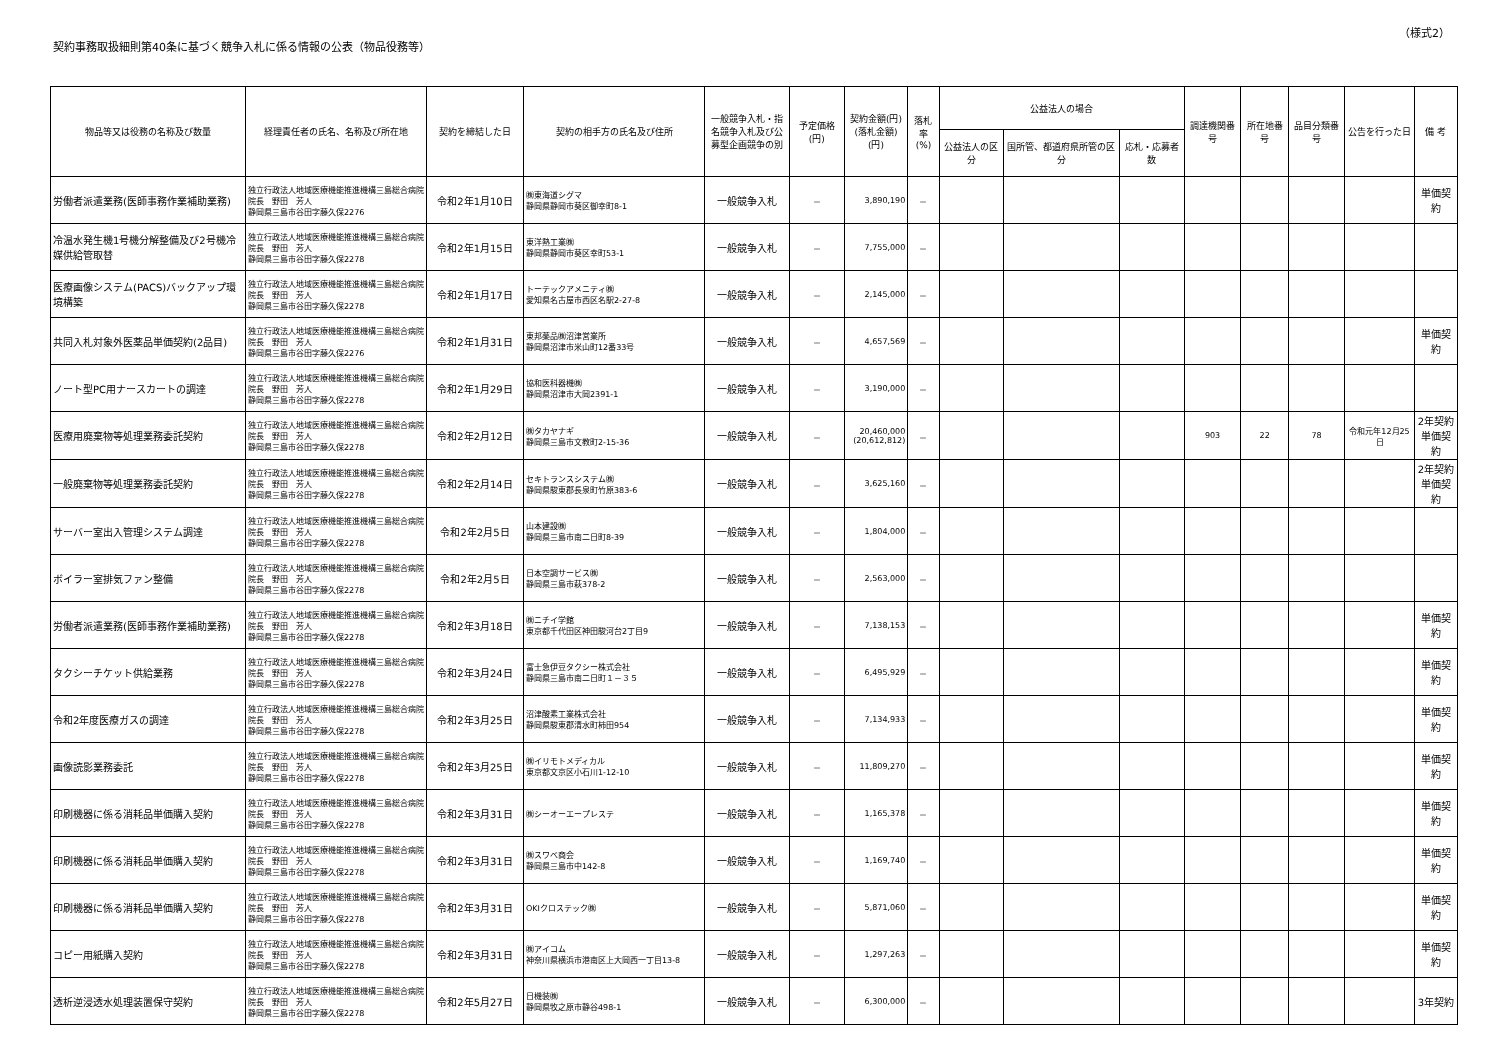契約事務取扱細則第40条に基づく競争入札に係る情報の公表（物品役務等）
（様式2）
| 物品等又は役務の名称及び数量 | 経理責任者の氏名、名称及び所在地 | 契約を締結した日 | 契約の相手方の氏名及び住所 | 一般競争入札・指名競争入札及び公募型企画競争の別 | 予定価格(円) | 契約金額(円) (落札金額)(円) | 落札率 (%) | 公益法人の場合 | | | 調達機関番号 | 所在地番号 | 品目分類番号 | 公告を行った日 | 備 考 |
| --- | --- | --- | --- | --- | --- | --- | --- | --- | --- | --- | --- | --- | --- | --- | --- |
| | | | | | | | | 公益法人の区分 | 国所管、都道府県所管の区分 | 応札・応募者数 | | | | | |
| 労働者派遣業務(医師事務作業補助業務) | 独立行政法人地域医療機能推進機構三島総合病院 院長 野田 芳人 静岡県三島市谷田字藤久保2276 | 令和2年1月10日 | ㈱東海道シグマ 静岡県静岡市葵区御幸町8-1 | 一般競争入札 | － | 3,890,190 | － | | | | | | | | 単価契約 |
| 冷温水発生機1号機分解整備及び2号機冷媒供給管取替 | 独立行政法人地域医療機能推進機構三島総合病院 院長 野田 芳人 静岡県三島市谷田字藤久保2278 | 令和2年1月15日 | 東洋熱工業㈱ 静岡県静岡市葵区幸町53-1 | 一般競争入札 | － | 7,755,000 | － | | | | | | | | |
| 医療画像システム(PACS)バックアップ環境構築 | 独立行政法人地域医療機能推進機構三島総合病院 院長 野田 芳人 静岡県三島市谷田字藤久保2278 | 令和2年1月17日 | トーテックアメニティ㈱ 愛知県名古屋市西区名駅2-27-8 | 一般競争入札 | － | 2,145,000 | － | | | | | | | | |
| 共同入札対象外医薬品単価契約(2品目) | 独立行政法人地域医療機能推進機構三島総合病院 院長 野田 芳人 静岡県三島市谷田字藤久保2276 | 令和2年1月31日 | 東邦薬品㈱沼津営業所 静岡県沼津市米山町12番33号 | 一般競争入札 | － | 4,657,569 | － | | | | | | | | 単価契約 |
| ノート型PC用ナースカートの調達 | 独立行政法人地域医療機能推進機構三島総合病院 院長 野田 芳人 静岡県三島市谷田字藤久保2278 | 令和2年1月29日 | 協和医科器機㈱ 静岡県沼津市大岡2391-1 | 一般競争入札 | － | 3,190,000 | － | | | | | | | | |
| 医療用廃棄物等処理業務委託契約 | 独立行政法人地域医療機能推進機構三島総合病院 院長 野田 芳人 静岡県三島市谷田字藤久保2278 | 令和2年2月12日 | ㈱タカヤナギ 静岡県三島市文教町2-15-36 | 一般競争入札 | － | 20,460,000 (20,612,812) | － | | | | 903 | 22 | 78 | 令和元年12月25日 | 2年契約 単価契約 |
| 一般廃棄物等処理業務委託契約 | 独立行政法人地域医療機能推進機構三島総合病院 院長 野田 芳人 静岡県三島市谷田字藤久保2278 | 令和2年2月14日 | セキトランスシステム㈱ 静岡県駿東郡長泉町竹原383-6 | 一般競争入札 | － | 3,625,160 | － | | | | | | | | 2年契約 単価契約 |
| サーバー室出入管理システム調達 | 独立行政法人地域医療機能推進機構三島総合病院 院長 野田 芳人 静岡県三島市谷田字藤久保2278 | 令和2年2月5日 | 山本建設㈱ 静岡県三島市南二日町8-39 | 一般競争入札 | － | 1,804,000 | － | | | | | | | | |
| ボイラー室排気ファン整備 | 独立行政法人地域医療機能推進機構三島総合病院 院長 野田 芳人 静岡県三島市谷田字藤久保2278 | 令和2年2月5日 | 日本空調サービス㈱ 静岡県三島市萩378-2 | 一般競争入札 | － | 2,563,000 | － | | | | | | | | |
| 労働者派遣業務(医師事務作業補助業務) | 独立行政法人地域医療機能推進機構三島総合病院 院長 野田 芳人 静岡県三島市谷田字藤久保2278 | 令和2年3月18日 | ㈱ニチイ学館 東京都千代田区神田駿河台2丁目9 | 一般競争入札 | － | 7,138,153 | － | | | | | | | | 単価契約 |
| タクシーチケット供給業務 | 独立行政法人地域医療機能推進機構三島総合病院 院長 野田 芳人 静岡県三島市谷田字藤久保2278 | 令和2年3月24日 | 富士急伊豆タクシー株式会社 静岡県三島市南二日町１－３５ | 一般競争入札 | － | 6,495,929 | － | | | | | | | | 単価契約 |
| 令和2年度医療ガスの調達 | 独立行政法人地域医療機能推進機構三島総合病院 院長 野田 芳人 静岡県三島市谷田字藤久保2278 | 令和2年3月25日 | 沼津酸素工業株式会社 静岡県駿東郡清水町柿田954 | 一般競争入札 | － | 7,134,933 | － | | | | | | | | 単価契約 |
| 画像読影業務委託 | 独立行政法人地域医療機能推進機構三島総合病院 院長 野田 芳人 静岡県三島市谷田字藤久保2278 | 令和2年3月25日 | ㈱イリモトメディカル 東京都文京区小石川1-12-10 | 一般競争入札 | － | 11,809,270 | － | | | | | | | | 単価契約 |
| 印刷機器に係る消耗品単価購入契約 | 独立行政法人地域医療機能推進機構三島総合病院 院長 野田 芳人 静岡県三島市谷田字藤久保2278 | 令和2年3月31日 | ㈱シーオーエープレステ | 一般競争入札 | － | 1,165,378 | － | | | | | | | | 単価契約 |
| 印刷機器に係る消耗品単価購入契約 | 独立行政法人地域医療機能推進機構三島総合病院 院長 野田 芳人 静岡県三島市谷田字藤久保2278 | 令和2年3月31日 | ㈱スワベ商会 静岡県三島市中142-8 | 一般競争入札 | － | 1,169,740 | － | | | | | | | | 単価契約 |
| 印刷機器に係る消耗品単価購入契約 | 独立行政法人地域医療機能推進機構三島総合病院 院長 野田 芳人 静岡県三島市谷田字藤久保2278 | 令和2年3月31日 | OKIクロステック㈱ | 一般競争入札 | － | 5,871,060 | － | | | | | | | | 単価契約 |
| コピー用紙購入契約 | 独立行政法人地域医療機能推進機構三島総合病院 院長 野田 芳人 静岡県三島市谷田字藤久保2278 | 令和2年3月31日 | ㈱アイコム 神奈川県横浜市港南区上大岡西一丁目13-8 | 一般競争入札 | － | 1,297,263 | － | | | | | | | | 単価契約 |
| 透析逆浸透水処理装置保守契約 | 独立行政法人地域医療機能推進機構三島総合病院 院長 野田 芳人 静岡県三島市谷田字藤久保2278 | 令和2年5月27日 | 日機装㈱ 静岡県牧之原市静谷498-1 | 一般競争入札 | － | 6,300,000 | － | | | | | | | | 3年契約 |